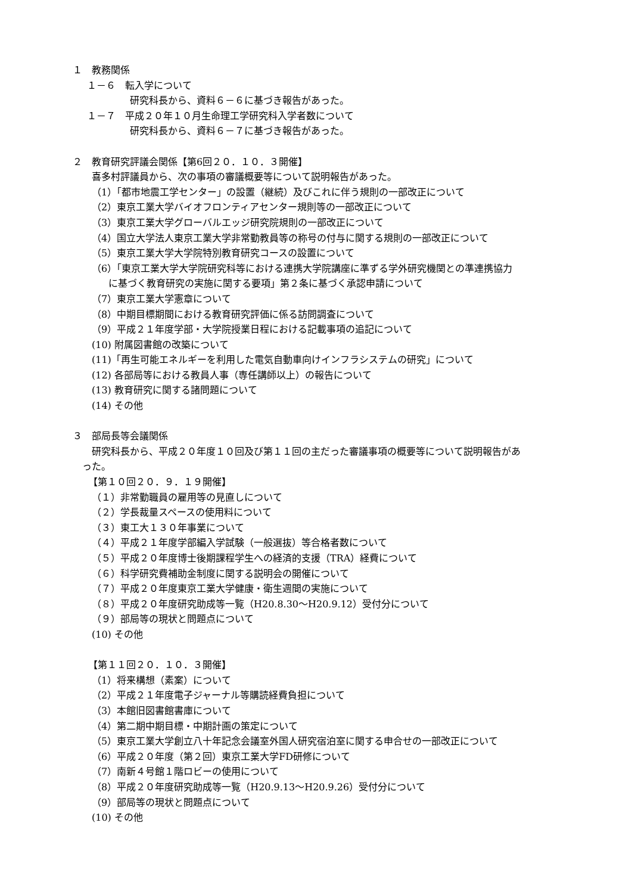１　教務関係
１－６　転入学について
研究科長から、資料６－６に基づき報告があった。
１－７　平成２０年１０月生命理工学研究科入学者数について
研究科長から、資料６－７に基づき報告があった。
２　教育研究評議会関係【第6回２０．１０．３開催】
喜多村評議員から、次の事項の審議概要等について説明報告があった。
（1）「都市地震工学センター」の設置（継続）及びこれに伴う規則の一部改正について
（2）東京工業大学バイオフロンティアセンター規則等の一部改正について
（3）東京工業大学グローバルエッジ研究院規則の一部改正について
（4）国立大学法人東京工業大学非常勤教員等の称号の付与に関する規則の一部改正について
（5）東京工業大学大学院特別教育研究コースの設置について
（6）「東京工業大学大学院研究科等における連携大学院講座に準ずる学外研究機関との準連携協力
に基づく教育研究の実施に関する要項」第２条に基づく承認申請について
（7）東京工業大学憲章について
（8）中期目標期間における教育研究評価に係る訪問調査について
（9）平成２１年度学部・大学院授業日程における記載事項の追記について
(10) 附属図書館の改築について
(11)「再生可能エネルギーを利用した電気自動車向けインフラシステムの研究」について
(12) 各部局等における教員人事（専任講師以上）の報告について
(13) 教育研究に関する諸問題について
(14) その他
３　部局長等会議関係
研究科長から、平成２０年度１０回及び第１１回の主だった審議事項の概要等について説明報告があ
った。
【第１０回２０．９．１９開催】
（１）非常勤職員の雇用等の見直しについて
（２）学長裁量スペースの使用料について
（３）東工大１３０年事業について
（４）平成２１年度学部編入学試験（一般選抜）等合格者数について
（５）平成２０年度博士後期課程学生への経済的支援（TRA）経費について
（６）科学研究費補助金制度に関する説明会の開催について
（７）平成２０年度東京工業大学健康・衛生週間の実施について
（８）平成２０年度研究助成等一覧（H20.8.30～H20.9.12）受付分について
（９）部局等の現状と問題点について
(10) その他
【第１１回２０．１０．３開催】
（1）将来構想（素案）について
（2）平成２１年度電子ジャーナル等購読経費負担について
（3）本館旧図書館書庫について
（4）第二期中期目標・中期計画の策定について
（5）東京工業大学創立八十年記念会議室外国人研究宿泊室に関する申合せの一部改正について
（6）平成２０年度（第２回）東京工業大学FD研修について
（7）南新４号館１階ロビーの使用について
（8）平成２０年度研究助成等一覧（H20.9.13～H20.9.26）受付分について
（9）部局等の現状と問題点について
(10) その他